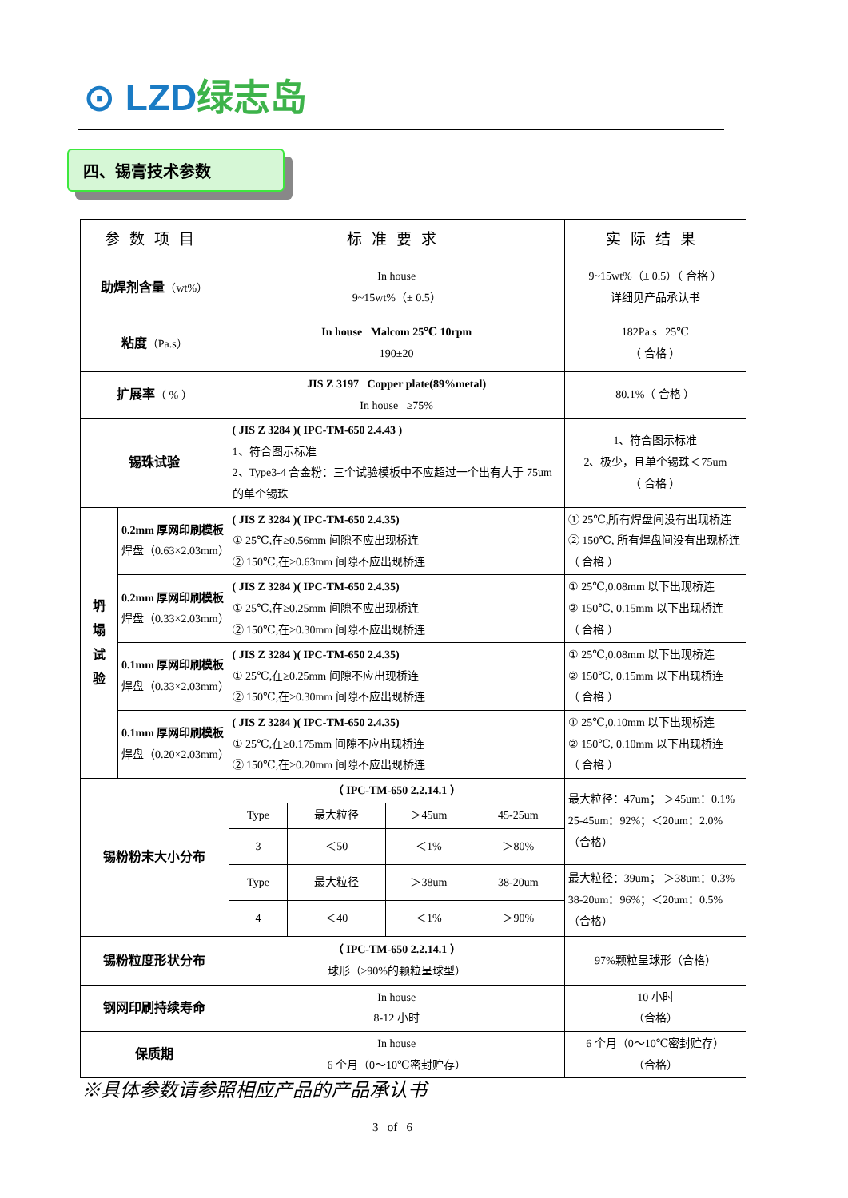⊙ LZD绿志岛
四、锡膏技术参数
| 参数项目 | | 标准要求 | | | | 实际结果 |
| --- | --- | --- | --- | --- | --- | --- |
| 助焊剂含量 （wt%） | | In house 9~15wt%（± 0.5） | | | | 9~15wt%（± 0.5）（ 合格 ） 详细见产品承认书 |
| 粘度 （Pa.s） | | In house Malcom 25℃ 10rpm 190±20 | | | | 182Pa.s 25℃ （ 合格 ） |
| 扩展率 （ % ） | | JIS Z 3197 Copper plate(89%metal) In house ≥75% | | | | 80.1%（ 合格 ） |
| 锡珠试验 | | ( JIS Z 3284 )( IPC-TM-650 2.4.43 ) 1、符合图示标准 2、Type3-4 合金粉：三个试验模板中不应超过一个出有大于 75um 的单个锡珠 | | | | 1、符合图示标准 2、极少，且单个锡珠＜75um （ 合格 ） |
| 坍 塌 试 验 | 0.2mm 厚网印刷模板 焊盘（0.63×2.03mm） | ( JIS Z 3284 )( IPC-TM-650 2.4.35) ① 25℃,在≥0.56mm 间隙不应出现桥连 ② 150℃,在≥0.63mm 间隙不应出现桥连 | | | | ① 25℃,所有焊盘间没有出现桥连 ② 150℃, 所有焊盘间没有出现桥连 （ 合格 ） |
| | 0.2mm 厚网印刷模板 焊盘（0.33×2.03mm） | ( JIS Z 3284 )( IPC-TM-650 2.4.35) ① 25℃,在≥0.25mm 间隙不应出现桥连 ② 150℃,在≥0.30mm 间隙不应出现桥连 | | | | ① 25℃,0.08mm 以下出现桥连 ② 150℃, 0.15mm 以下出现桥连 （ 合格 ） |
| | 0.1mm 厚网印刷模板 焊盘（0.33×2.03mm） | ( JIS Z 3284 )( IPC-TM-650 2.4.35) ① 25℃,在≥0.25mm 间隙不应出现桥连 ② 150℃,在≥0.30mm 间隙不应出现桥连 | | | | ① 25℃,0.08mm 以下出现桥连 ② 150℃, 0.15mm 以下出现桥连 （ 合格 ） |
| | 0.1mm 厚网印刷模板 焊盘（0.20×2.03mm） | ( JIS Z 3284 )( IPC-TM-650 2.4.35) ① 25℃,在≥0.175mm 间隙不应出现桥连 ② 150℃,在≥0.20mm 间隙不应出现桥连 | | | | ① 25℃,0.10mm 以下出现桥连 ② 150℃, 0.10mm 以下出现桥连 （ 合格 ） |
| 锡粉粉末大小分布 | | （ IPC-TM-650 2.2.14.1 ） | | | | 最大粒径：47um； ＞45um：0.1% 25-45um：92%；＜20um：2.0%（合格） |
| | | Type | 最大粒径 | ＞45um | 45-25um | |
| | | 3 | ＜50 | ＜1% | ＞80% | |
| | | Type | 最大粒径 | ＞38um | 38-20um | 最大粒径：39um； ＞38um：0.3% 38-20um：96%；＜20um：0.5%（合格） |
| | | 4 | ＜40 | ＜1% | ＞90% | |
| 锡粉粒度形状分布 | | （ IPC-TM-650 2.2.14.1 ） 球形（≥90%的颗粒呈球型） | | | | 97%颗粒呈球形（合格） |
| 钢网印刷持续寿命 | | In house 8-12 小时 | | | | 10 小时 （合格） |
| 保质期 | | In house 6 个月（0～10℃密封贮存） | | | | 6 个月（0～10℃密封贮存） （合格） |
※具体参数请参照相应产品的产品承认书
3 of 6